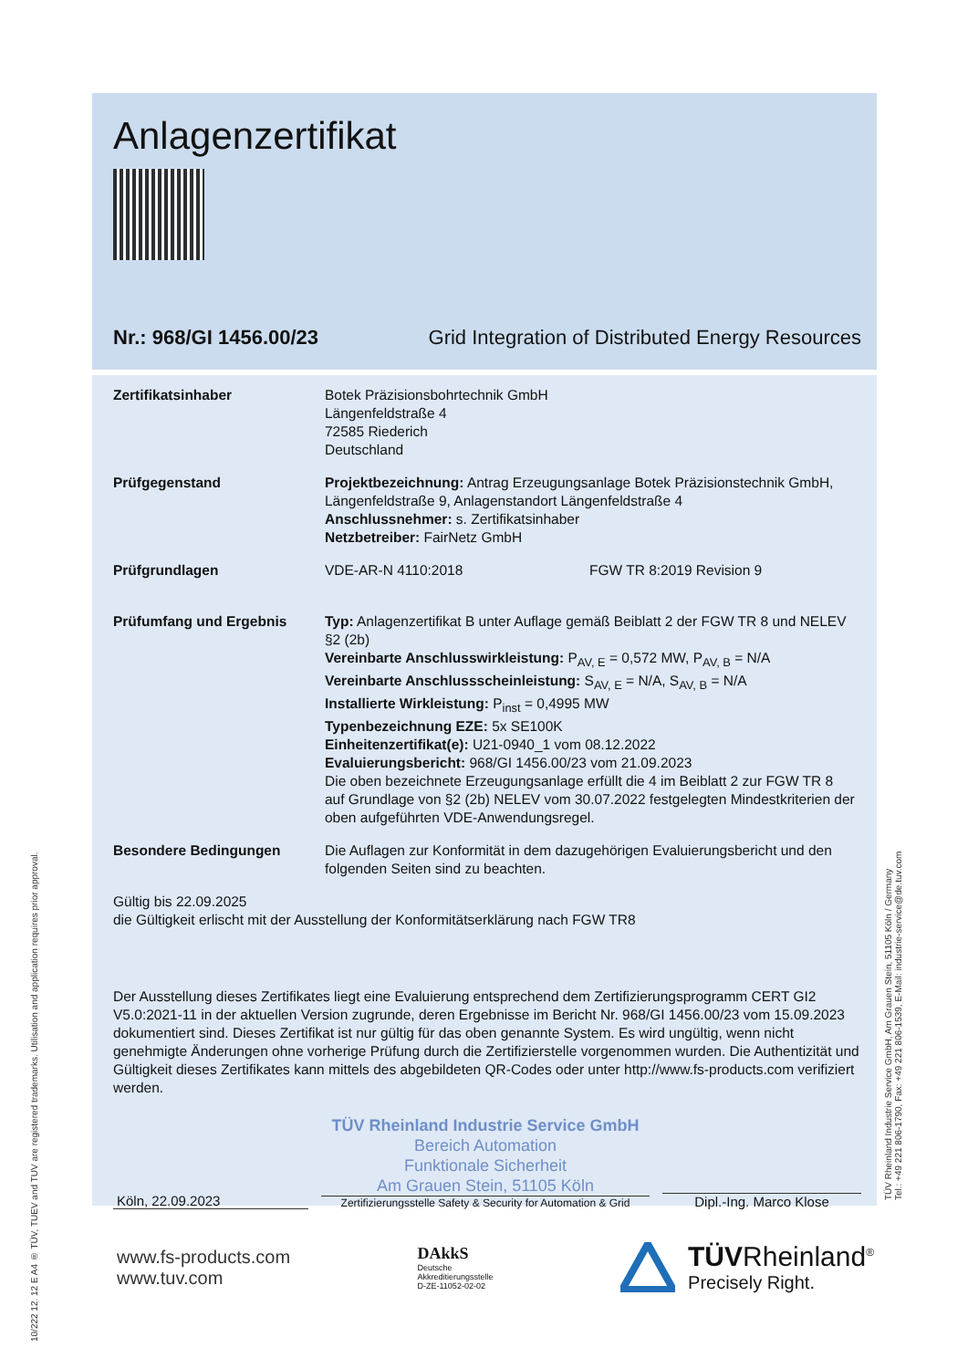10/222 12. 12 E A4 ® TÜV, TUEV and TUV are registered trademarks. Utilisation and application requires prior approval.
TÜV Rheinland Industrie Service GmbH, Am Grauen Stein, 51105 Köln / Germany
Tel.: +49 221 806-1790, Fax: +49 221 806-1539, E-Mail: industrie-service@de.tuv.com
Anlagenzertifikat
Nr.: 968/GI 1456.00/23 Grid Integration of Distributed Energy Resources
Zertifikatsinhaber Botek Präzisionsbohrtechnik GmbH
Längenfeldstraße 4
72585 Riederich
Deutschland
Prüfgegenstand Projektbezeichnung: Antrag Erzeugungsanlage Botek Präzisionstechnik GmbH, Längenfeldstraße 9, Anlagenstandort Längenfeldstraße 4
Anschlussnehmer: s. Zertifikatsinhaber
Netzbetreiber: FairNetz GmbH
Prüfgrundlagen VDE-AR-N 4110:2018 FGW TR 8:2019 Revision 9
Prüfumfang und Ergebnis Typ: Anlagenzertifikat B unter Auflage gemäß Beiblatt 2 der FGW TR 8 und NELEV §2 (2b)
Vereinbarte Anschlusswirkleistung: P<sub>AV, E</sub> = 0,572 MW, P<sub>AV, B</sub> = N/A
Vereinbarte Anschlussscheinleistung: S<sub>AV, E</sub> = N/A, S<sub>AV, B</sub> = N/A
Installierte Wirkleistung: P<sub>inst</sub> = 0,4995 MW
Typenbezeichnung EZE: 5x SE100K
Einheitenzertifikat(e): U21-0940_1 vom 08.12.2022
Evaluierungsbericht: 968/GI 1456.00/23 vom 21.09.2023
Die oben bezeichnete Erzeugungsanlage erfüllt die 4 im Beiblatt 2 zur FGW TR 8 auf Grundlage von §2 (2b) NELEV vom 30.07.2022 festgelegten Mindestkriterien der oben aufgeführten VDE-Anwendungsregel.
Besondere Bedingungen Die Auflagen zur Konformität in dem dazugehörigen Evaluierungsbericht und den folgenden Seiten sind zu beachten.
Gültig bis 22.09.2025
die Gültigkeit erlischt mit der Ausstellung der Konformitätserklärung nach FGW TR8
Der Ausstellung dieses Zertifikates liegt eine Evaluierung entsprechend dem Zertifizierungsprogramm CERT GI2 V5.0:2021-11 in der aktuellen Version zugrunde, deren Ergebnisse im Bericht Nr. 968/GI 1456.00/23 vom 15.09.2023 dokumentiert sind. Dieses Zertifikat ist nur gültig für das oben genannte System. Es wird ungültig, wenn nicht genehmigte Änderungen ohne vorherige Prüfung durch die Zertifizierstelle vorgenommen wurden. Die Authentizität und Gültigkeit dieses Zertifikates kann mittels des abgebildeten QR-Codes oder unter http://www.fs-products.com verifiziert werden.
Köln, 22.09.2023
TÜV Rheinland Industrie Service GmbH
Bereich Automation
Funktionale Sicherheit
Am Grauen Stein, 51105 Köln
Zertifizierungsstelle Safety & Security for Automation & Grid
Dipl.-Ing. Marco Klose
www.fs-products.com
www.tuv.com
DAkkS
Deutsche
Akkreditierungsstelle
D-ZE-11052-02-02
TÜVRheinland<sup>®</sup>
Precisely Right.